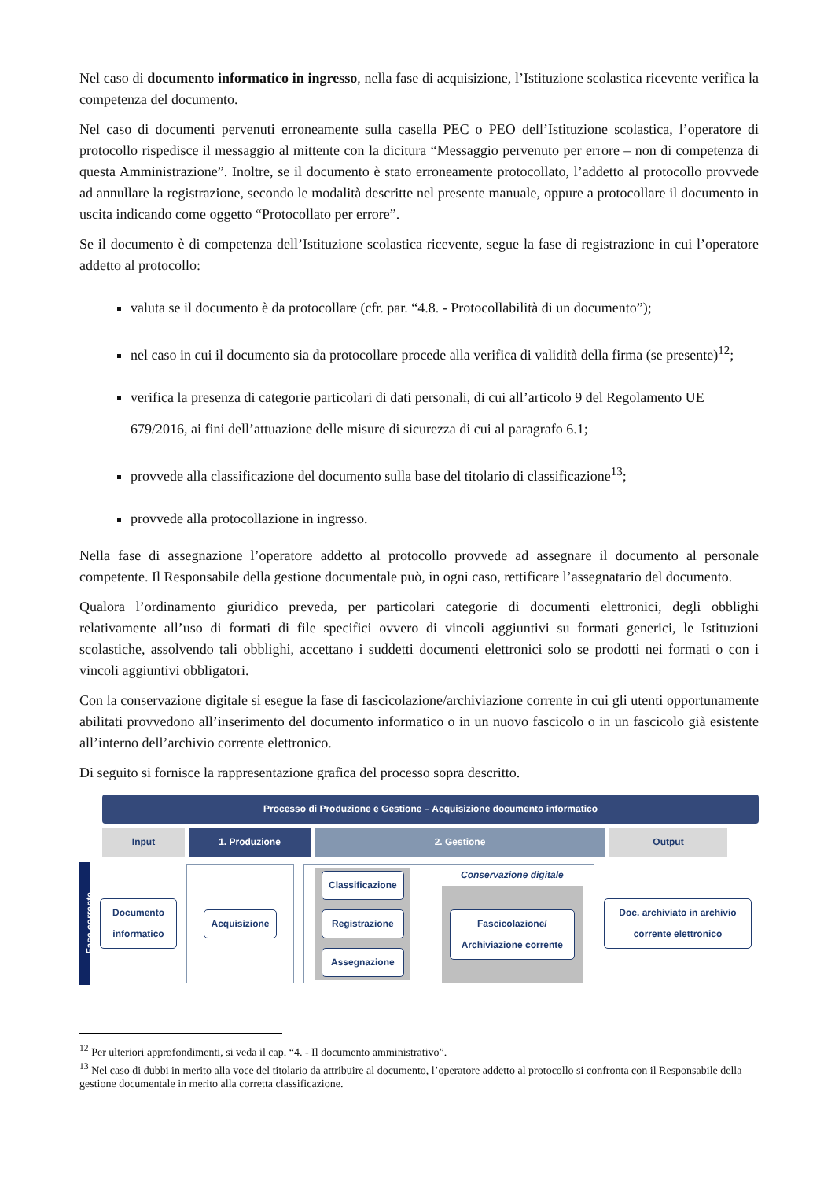Nel caso di documento informatico in ingresso, nella fase di acquisizione, l’Istituzione scolastica ricevente verifica la competenza del documento.
Nel caso di documenti pervenuti erroneamente sulla casella PEC o PEO dell’Istituzione scolastica, l’operatore di protocollo rispedisce il messaggio al mittente con la dicitura “Messaggio pervenuto per errore – non di competenza di questa Amministrazione”. Inoltre, se il documento è stato erroneamente protocollato, l’addetto al protocollo provvede ad annullare la registrazione, secondo le modalità descritte nel presente manuale, oppure a protocollare il documento in uscita indicando come oggetto “Protocollato per errore”.
Se il documento è di competenza dell’Istituzione scolastica ricevente, segue la fase di registrazione in cui l’operatore addetto al protocollo:
valuta se il documento è da protocollare (cfr. par. “4.8. - Protocollabilità di un documento”);
nel caso in cui il documento sia da protocollare procede alla verifica di validità della firma (se presente)<sup>12</sup>;
verifica la presenza di categorie particolari di dati personali, di cui all’articolo 9 del Regolamento UE 679/2016, ai fini dell’attuazione delle misure di sicurezza di cui al paragrafo 6.1;
provvede alla classificazione del documento sulla base del titolario di classificazione<sup>13</sup>;
provvede alla protocollazione in ingresso.
Nella fase di assegnazione l’operatore addetto al protocollo provvede ad assegnare il documento al personale competente. Il Responsabile della gestione documentale può, in ogni caso, rettificare l’assegnatario del documento.
Qualora l’ordinamento giuridico preveda, per particolari categorie di documenti elettronici, degli obblighi relativamente all’uso di formati di file specifici ovvero di vincoli aggiuntivi su formati generici, le Istituzioni scolastiche, assolvendo tali obblighi, accettano i suddetti documenti elettronici solo se prodotti nei formati o con i vincoli aggiuntivi obbligatori.
Con la conservazione digitale si esegue la fase di fascicolazione/archiviazione corrente in cui gli utenti opportunamente abilitati provvedono all’inserimento del documento informatico o in un nuovo fascicolo o in un fascicolo già esistente all’interno dell’archivio corrente elettronico.
Di seguito si fornisce la rappresentazione grafica del processo sopra descritto.
Processo di Produzione e Gestione – Acquisizione documento informatico
Input 1. Produzione 2. Gestione Output
Fase corrente
Documento informatico
Acquisizione
Classificazione
Registrazione
Assegnazione
Conservazione digitale
Fascicolazione/ Archiviazione corrente
Doc. archiviato in archivio corrente elettronico
<sup>12</sup> Per ulteriori approfondimenti, si veda il cap. “4. - Il documento amministrativo”.
<sup>13</sup> Nel caso di dubbi in merito alla voce del titolario da attribuire al documento, l’operatore addetto al protocollo si confronta con il Responsabile della gestione documentale in merito alla corretta classificazione.